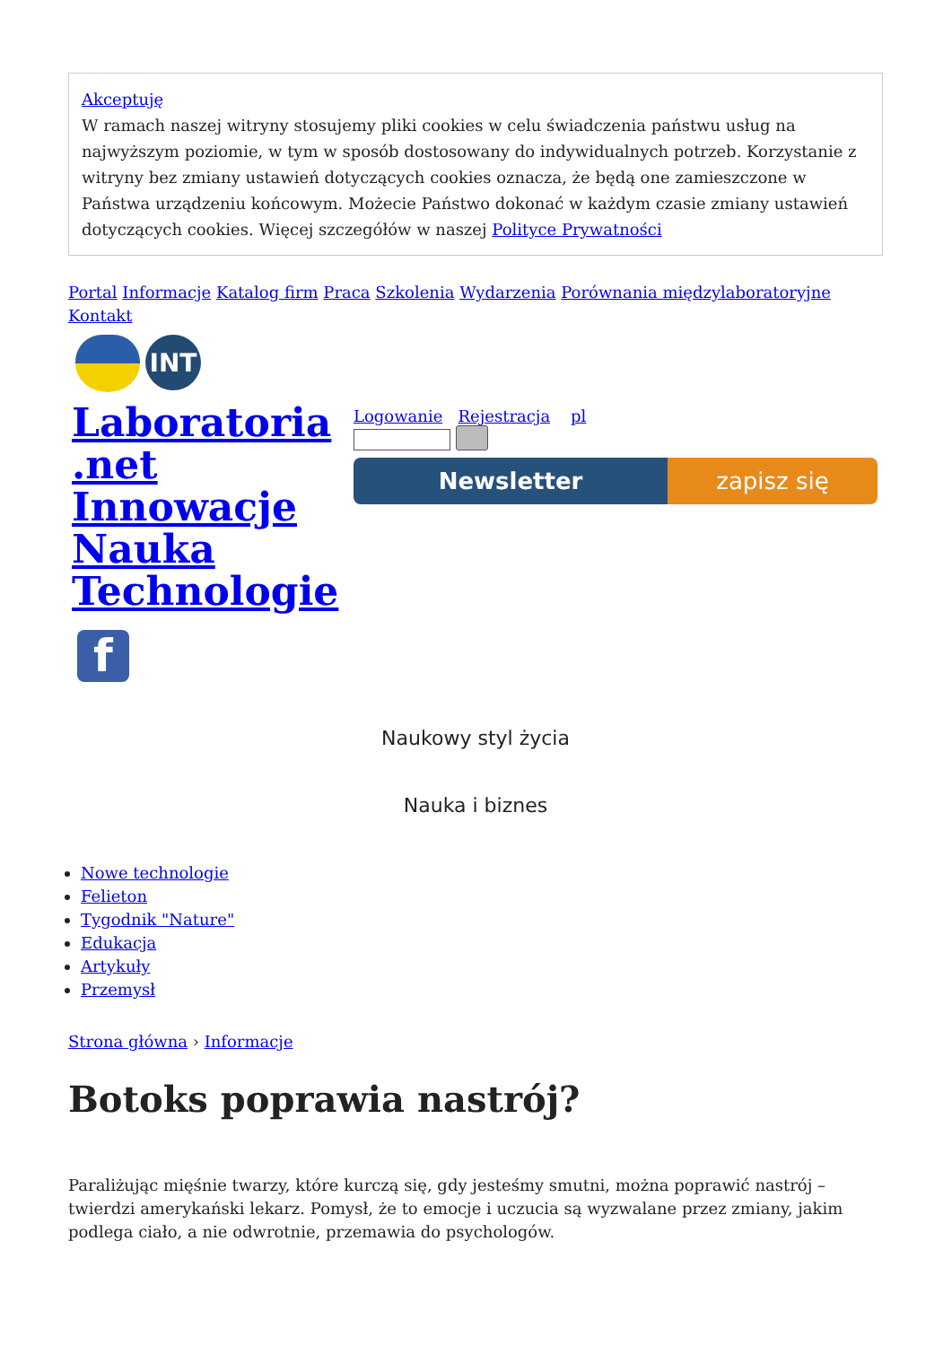Akceptuję
W ramach naszej witryny stosujemy pliki cookies w celu świadczenia państwu usług na najwyższym poziomie, w tym w sposób dostosowany do indywidualnych potrzeb. Korzystanie z witryny bez zmiany ustawień dotyczących cookies oznacza, że będą one zamieszczone w Państwa urządzeniu końcowym. Możecie Państwo dokonać w każdym czasie zmiany ustawień dotyczących cookies. Więcej szczegółów w naszej Polityce Prywatności
Portal Informacje Katalog firm Praca Szkolenia Wydarzenia Porównania międzylaboratoryjne Kontakt
INT
Laboratoria .net Innowacje Nauka Technologie
Logowanie Rejestracja pl
Newsletter zapisz się
f
Naukowy styl życia
Nauka i biznes
Nowe technologie
Felieton
Tygodnik "Nature"
Edukacja
Artykuły
Przemysł
Strona główna › Informacje
Botoks poprawia nastrój?
Paraliżując mięśnie twarzy, które kurczą się, gdy jesteśmy smutni, można poprawić nastrój – twierdzi amerykański lekarz. Pomysł, że to emocje i uczucia są wyzwalane przez zmiany, jakim podlega ciało, a nie odwrotnie, przemawia do psychologów.